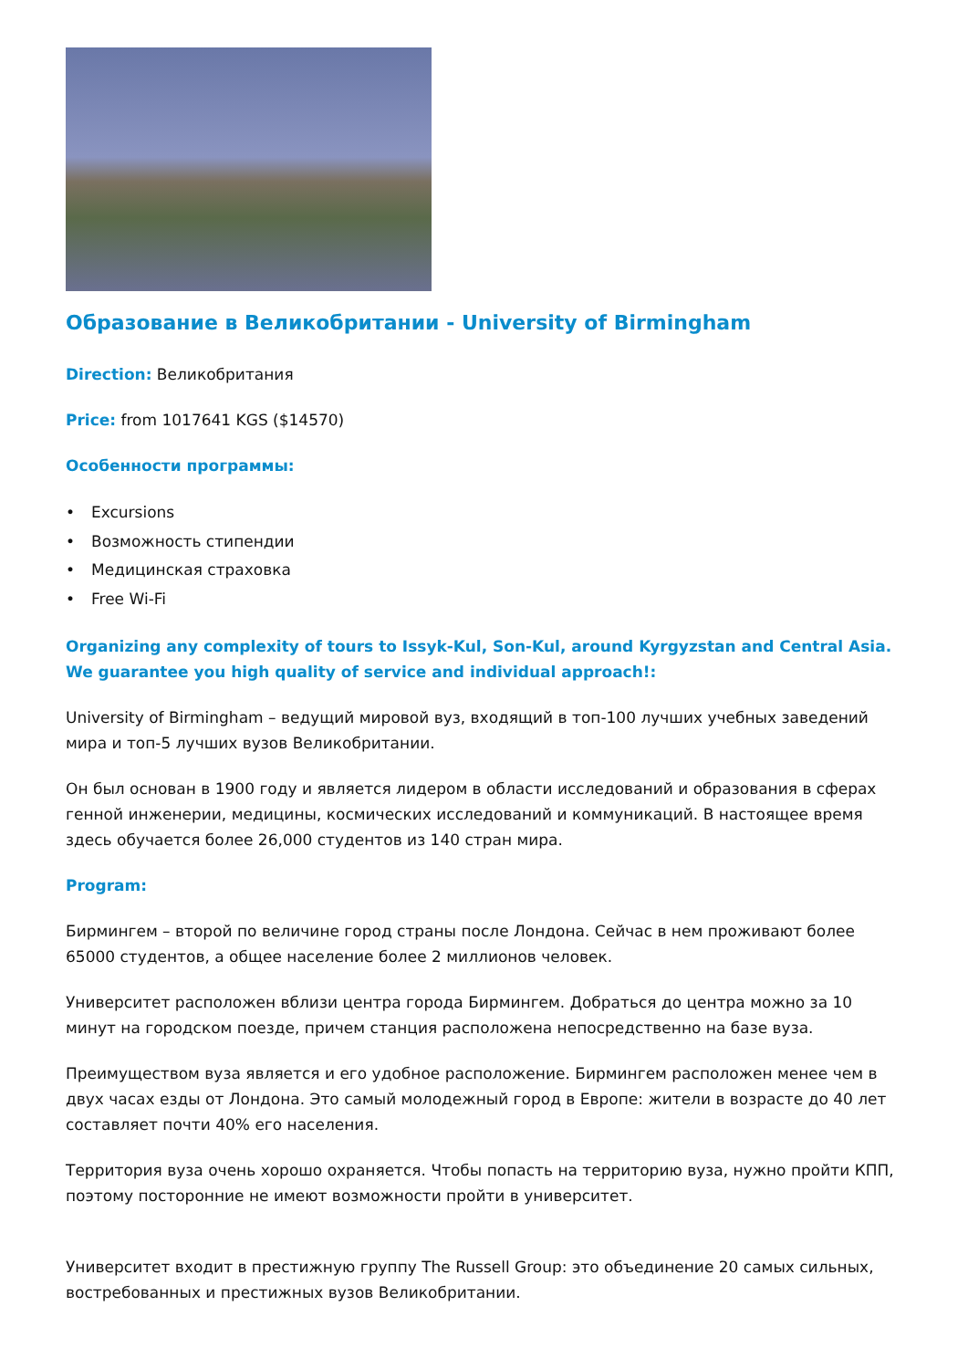Образование в Великобритании - University of Birmingham
Direction: Великобритания
Price: from 1017641 KGS ($14570)
Особенности программы:
• Excursions
• Возможность стипендии
• Медицинская страховка
• Free Wi-Fi
Organizing any complexity of tours to Issyk-Kul, Son-Kul, around Kyrgyzstan and Central Asia. We guarantee you high quality of service and individual approach!:
University of Birmingham – ведущий мировой вуз, входящий в топ-100 лучших учебных заведений мира и топ-5 лучших вузов Великобритании.
Он был основан в 1900 году и является лидером в области исследований и образования в сферах генной инженерии, медицины, космических исследований и коммуникаций. В настоящее время здесь обучается более 26,000 студентов из 140 стран мира.
Program:
Бирмингем – второй по величине город страны после Лондона. Сейчас в нем проживают более 65000 студентов, а общее население более 2 миллионов человек.
Университет расположен вблизи центра города Бирмингем. Добраться до центра можно за 10 минут на городском поезде, причем станция расположена непосредственно на базе вуза.
Преимуществом вуза является и его удобное расположение. Бирмингем расположен менее чем в двух часах езды от Лондона. Это самый молодежный город в Европе: жители в возрасте до 40 лет составляет почти 40% его населения.
Территория вуза очень хорошо охраняется. Чтобы попасть на территорию вуза, нужно пройти КПП, поэтому посторонние не имеют возможности пройти в университет.
Университет входит в престижную группу The Russell Group: это объединение 20 самых сильных, востребованных и престижных вузов Великобритании.